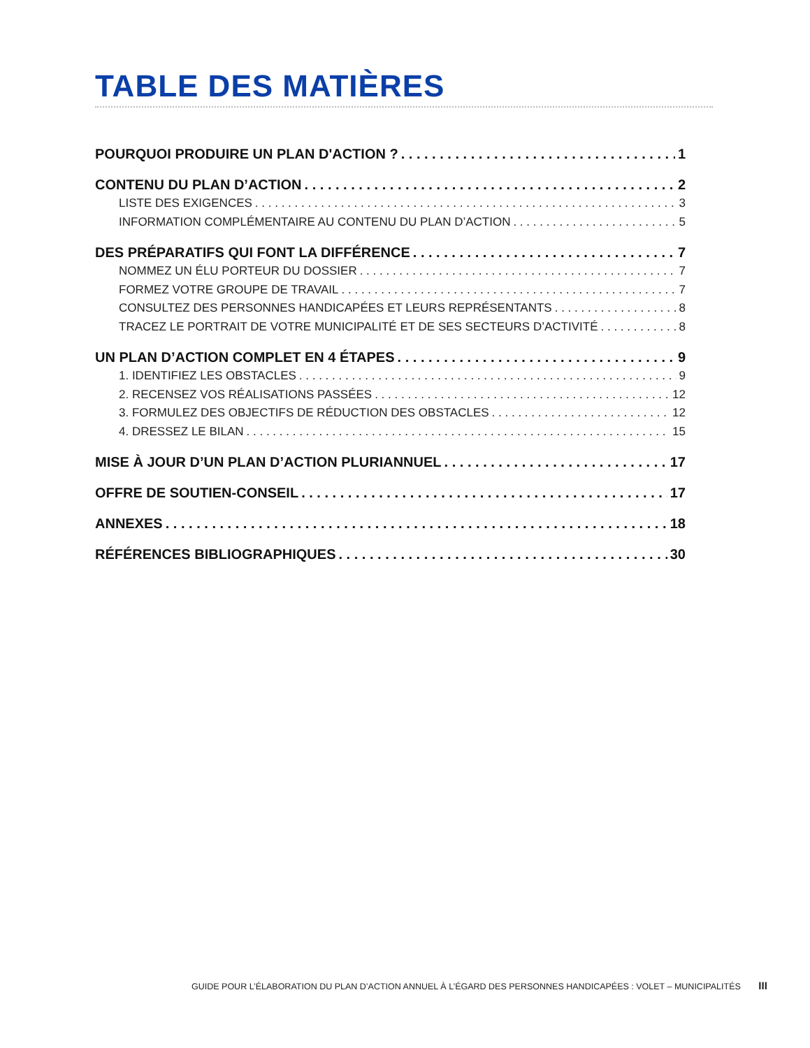TABLE DES MATIÈRES
POURQUOI PRODUIRE UN PLAN D'ACTION ? 1
CONTENU DU PLAN D’ACTION 2
LISTE DES EXIGENCES 3
INFORMATION COMPLÉMENTAIRE AU CONTENU DU PLAN D’ACTION 5
DES PRÉPARATIFS QUI FONT LA DIFFÉRENCE 7
NOMMEZ UN ÉLU PORTEUR DU DOSSIER 7
FORMEZ VOTRE GROUPE DE TRAVAIL 7
CONSULTEZ DES PERSONNES HANDICAPÉES ET LEURS REPRÉSENTANTS 8
TRACEZ LE PORTRAIT DE VOTRE MUNICIPALITÉ ET DE SES SECTEURS D’ACTIVITÉ 8
UN PLAN D’ACTION COMPLET EN 4 ÉTAPES 9
1. IDENTIFIEZ LES OBSTACLES 9
2. RECENSEZ VOS RÉALISATIONS PASSÉES 12
3. FORMULEZ DES OBJECTIFS DE RÉDUCTION DES OBSTACLES 12
4. DRESSEZ LE BILAN 15
MISE À JOUR D’UN PLAN D’ACTION PLURIANNUEL 17
OFFRE DE SOUTIEN-CONSEIL 17
ANNEXES 18
RÉFÉRENCES BIBLIOGRAPHIQUES 30
GUIDE POUR L’ÉLABORATION DU PLAN D’ACTION ANNUEL À L’ÉGARD DES PERSONNES HANDICAPÉES : VOLET – MUNICIPALITÉS III